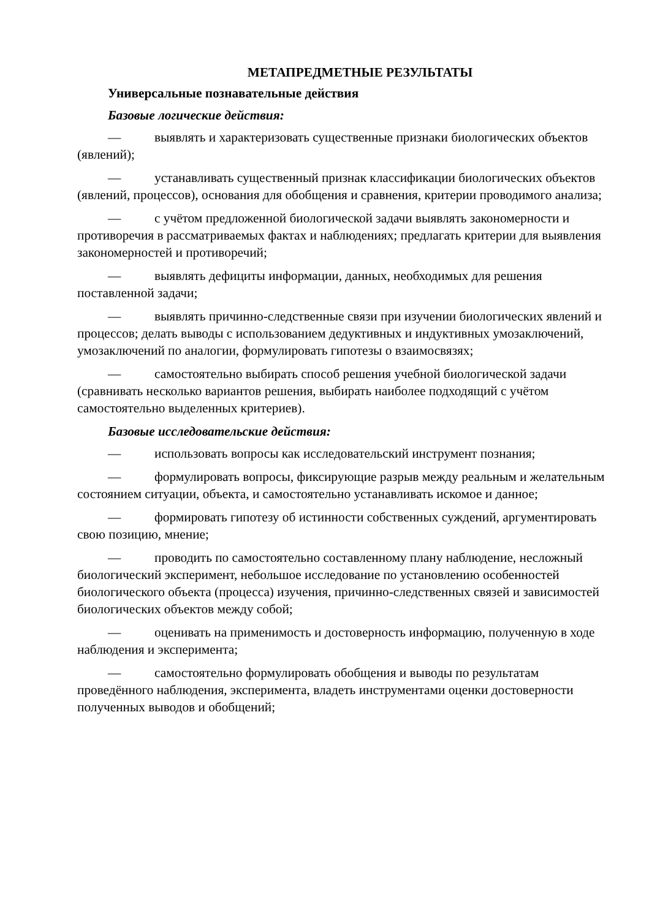МЕТАПРЕДМЕТНЫЕ РЕЗУЛЬТАТЫ
Универсальные познавательные действия
Базовые логические действия:
— выявлять и характеризовать существенные признаки биологических объектов (явлений);
— устанавливать существенный признак классификации биологических объектов (явлений, процессов), основания для обобщения и сравнения, критерии проводимого анализа;
— с учётом предложенной биологической задачи выявлять закономерности и противоречия в рассматриваемых фактах и наблюдениях; предлагать критерии для выявления закономерностей и противоречий;
— выявлять дефициты информации, данных, необходимых для решения поставленной задачи;
— выявлять причинно-следственные связи при изучении биологических явлений и процессов; делать выводы с использованием дедуктивных и индуктивных умозаключений, умозаключений по аналогии, формулировать гипотезы о взаимосвязях;
— самостоятельно выбирать способ решения учебной биологической задачи (сравнивать несколько вариантов решения, выбирать наиболее подходящий с учётом самостоятельно выделенных критериев).
Базовые исследовательские действия:
— использовать вопросы как исследовательский инструмент познания;
— формулировать вопросы, фиксирующие разрыв между реальным и желательным состоянием ситуации, объекта, и самостоятельно устанавливать искомое и данное;
— формировать гипотезу об истинности собственных суждений, аргументировать свою позицию, мнение;
— проводить по самостоятельно составленному плану наблюдение, несложный биологический эксперимент, небольшое исследование по установлению особенностей биологического объекта (процесса) изучения, причинно-следственных связей и зависимостей биологических объектов между собой;
— оценивать на применимость и достоверность информацию, полученную в ходе наблюдения и эксперимента;
— самостоятельно формулировать обобщения и выводы по результатам проведённого наблюдения, эксперимента, владеть инструментами оценки достоверности полученных выводов и обобщений;